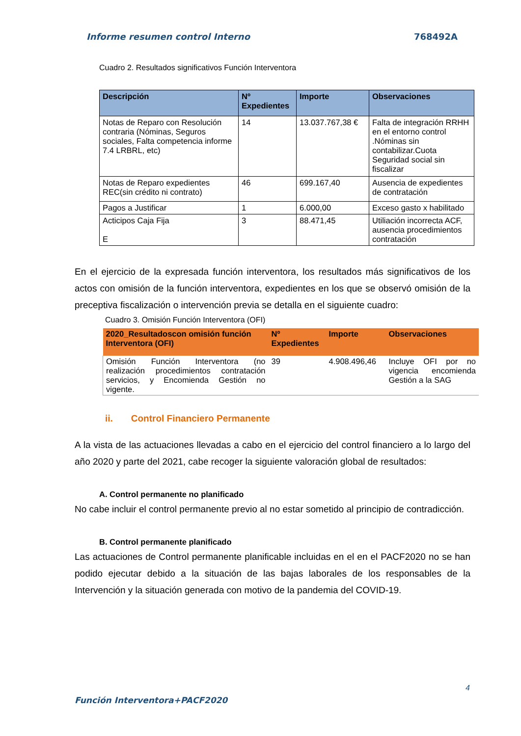Informe resumen control Interno 768492A
Cuadro 2. Resultados significativos Función Interventora
| Descripción | Nº Expedientes | Importe | Observaciones |
| --- | --- | --- | --- |
| Notas de Reparo con Resolución contraria (Nóminas, Seguros sociales, Falta competencia informe 7.4 LRBRL, etc) | 14 | 13.037.767,38 € | Falta de integración RRHH en el entorno control .Nóminas sin contabilizar.Cuota Seguridad social sin fiscalizar |
| Notas de Reparo expedientes REC(sin crédito ni contrato) | 46 | 699.167,40 | Ausencia de expedientes de contratación |
| Pagos a Justificar | 1 | 6.000,00 | Exceso gasto x habilitado |
| Acticipos Caja Fija E | 3 | 88.471,45 | Utiliación incorrecta ACF, ausencia procedimientos contratación |
En el ejercicio de la expresada función interventora, los resultados más significativos de los actos con omisión de la función interventora, expedientes en los que se observó omisión de la preceptiva fiscalización o intervención previa se detalla en el siguiente cuadro:
Cuadro 3. Omisión Función Interventora (OFI)
| 2020_Resultadoscon omisión función Interventora (OFI) | Nº Expedientes | Importe | Observaciones |
| --- | --- | --- | --- |
| Omisión Función Interventora (no realización procedimientos contratación servicios, y Encomienda Gestión no vigente. | 39 | 4.908.496,46 | Incluye OFI por no vigencia encomienda Gestión a la SAG |
ii. Control Financiero Permanente
A la vista de las actuaciones llevadas a cabo en el ejercicio del control financiero a lo largo del año 2020 y parte del 2021, cabe recoger la siguiente valoración global de resultados:
A. Control permanente no planificado
No cabe incluir el control permanente previo al no estar sometido al principio de contradicción.
B. Control permanente planificado
Las actuaciones de Control permanente planificable incluidas en el en el PACF2020 no se han podido ejecutar debido a la situación de las bajas laborales de los responsables de la Intervención y la situación generada con motivo de la pandemia del COVID-19.
4
Función Interventora+PACF2020